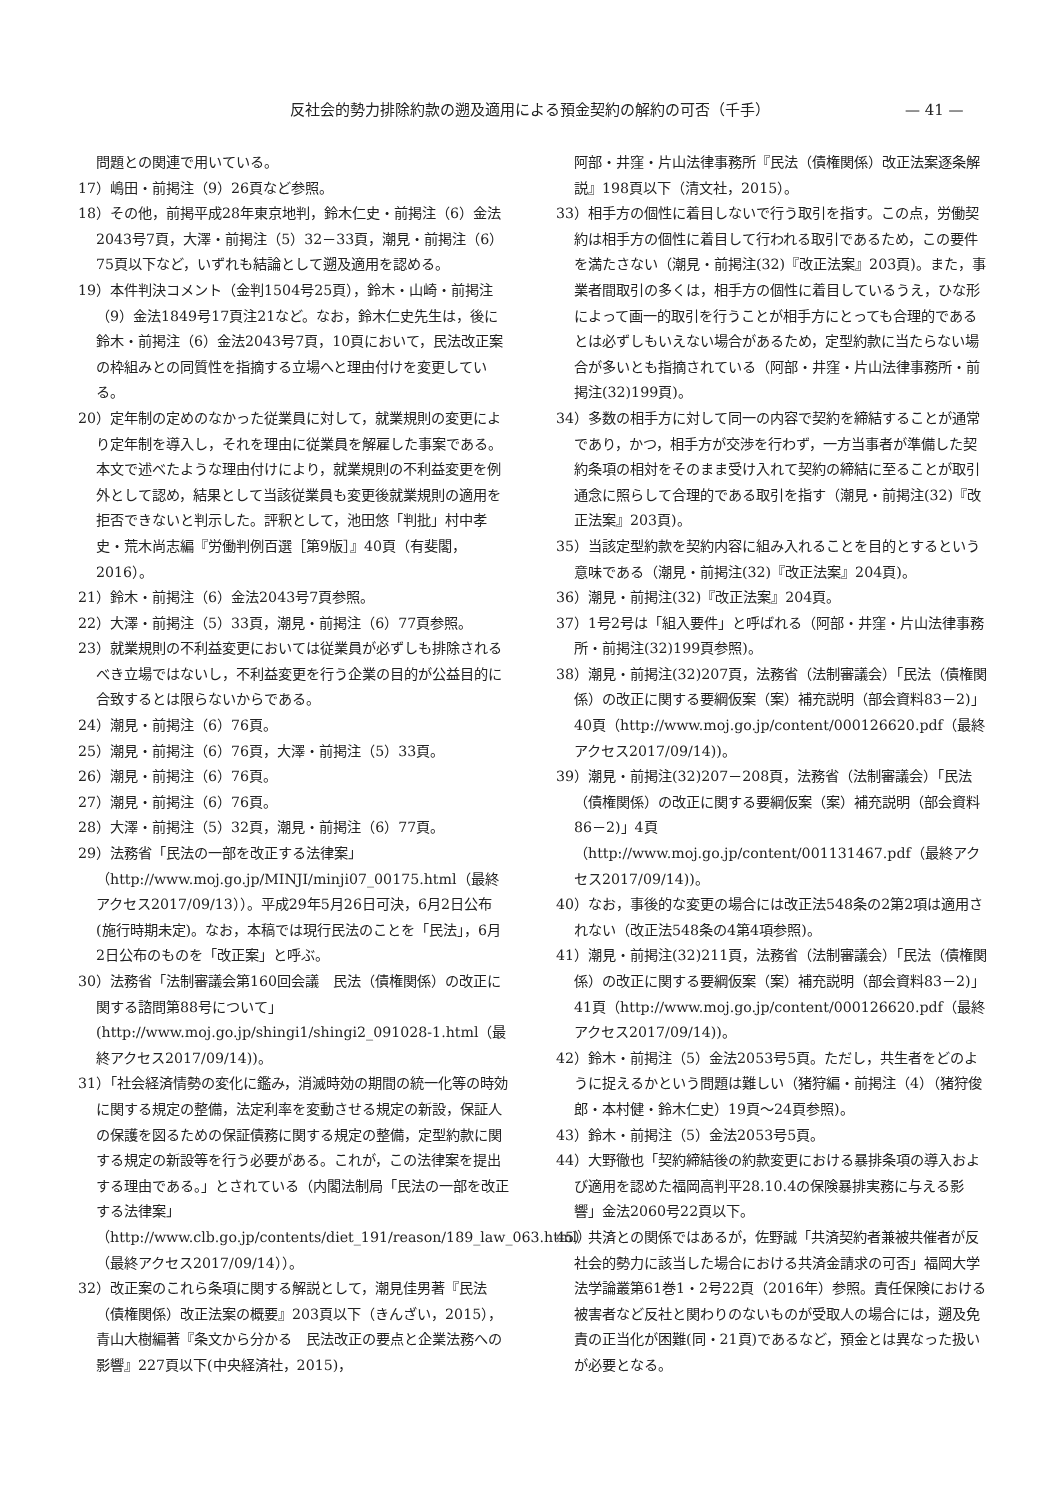反社会的勢力排除約款の遡及適用による預金契約の解約の可否（千手） — 41 —
問題との関連で用いている。
17）嶋田・前掲注（9）26頁など参照。
18）その他，前掲平成28年東京地判，鈴木仁史・前掲注（6）金法2043号7頁，大澤・前掲注（5）32－33頁，潮見・前掲注（6）75頁以下など，いずれも結論として遡及適用を認める。
19）本件判決コメント（金判1504号25頁），鈴木・山崎・前掲注（9）金法1849号17頁注21など。なお，鈴木仁史先生は，後に鈴木・前掲注（6）金法2043号7頁，10頁において，民法改正案の枠組みとの同質性を指摘する立場へと理由付けを変更している。
20）定年制の定めのなかった従業員に対して，就業規則の変更により定年制を導入し，それを理由に従業員を解雇した事案である。本文で述べたような理由付けにより，就業規則の不利益変更を例外として認め，結果として当該従業員も変更後就業規則の適用を拒否できないと判示した。評釈として，池田悠「判批」村中孝史・荒木尚志編『労働判例百選［第9版］』40頁（有斐閣，2016）。
21）鈴木・前掲注（6）金法2043号7頁参照。
22）大澤・前掲注（5）33頁，潮見・前掲注（6）77頁参照。
23）就業規則の不利益変更においては従業員が必ずしも排除されるべき立場ではないし，不利益変更を行う企業の目的が公益目的に合致するとは限らないからである。
24）潮見・前掲注（6）76頁。
25）潮見・前掲注（6）76頁，大澤・前掲注（5）33頁。
26）潮見・前掲注（6）76頁。
27）潮見・前掲注（6）76頁。
28）大澤・前掲注（5）32頁，潮見・前掲注（6）77頁。
29）法務省「民法の一部を改正する法律案」（http://www.moj.go.jp/MINJI/minji07_00175.html（最終アクセス2017/09/13））。平成29年5月26日可決，6月2日公布(施行時期未定)。なお，本稿では現行民法のことを「民法」，6月2日公布のものを「改正案」と呼ぶ。
30）法務省「法制審議会第160回会議　民法（債権関係）の改正に関する諮問第88号について」(http://www.moj.go.jp/shingi1/shingi2_091028-1.html（最終アクセス2017/09/14))。
31）「社会経済情勢の変化に鑑み，消滅時効の期間の統一化等の時効に関する規定の整備，法定利率を変動させる規定の新設，保証人の保護を図るための保証債務に関する規定の整備，定型約款に関する規定の新設等を行う必要がある。これが，この法律案を提出する理由である。」とされている（内閣法制局「民法の一部を改正する法律案」（http://www.clb.go.jp/contents/diet_191/reason/189_law_063.html）（最終アクセス2017/09/14））。
32）改正案のこれら条項に関する解説として，潮見佳男著『民法（債権関係）改正法案の概要』203頁以下（きんざい，2015），青山大樹編著『条文から分かる　民法改正の要点と企業法務への影響』227頁以下(中央経済社，2015)，
阿部・井窪・片山法律事務所『民法（債権関係）改正法案逐条解説』198頁以下（清文社，2015）。
33）相手方の個性に着目しないで行う取引を指す。この点，労働契約は相手方の個性に着目して行われる取引であるため，この要件を満たさない（潮見・前掲注(32)『改正法案』203頁)。また，事業者間取引の多くは，相手方の個性に着目しているうえ，ひな形によって画一的取引を行うことが相手方にとっても合理的であるとは必ずしもいえない場合があるため，定型約款に当たらない場合が多いとも指摘されている（阿部・井窪・片山法律事務所・前掲注(32)199頁)。
34）多数の相手方に対して同一の内容で契約を締結することが通常であり，かつ，相手方が交渉を行わず，一方当事者が準備した契約条項の相対をそのまま受け入れて契約の締結に至ることが取引通念に照らして合理的である取引を指す（潮見・前掲注(32)『改正法案』203頁)。
35）当該定型約款を契約内容に組み入れることを目的とするという意味である（潮見・前掲注(32)『改正法案』204頁)。
36）潮見・前掲注(32)『改正法案』204頁。
37）1号2号は「組入要件」と呼ばれる（阿部・井窪・片山法律事務所・前掲注(32)199頁参照)。
38）潮見・前掲注(32)207頁，法務省（法制審議会）「民法（債権関係）の改正に関する要綱仮案（案）補充説明（部会資料83－2)」40頁（http://www.moj.go.jp/content/000126620.pdf（最終アクセス2017/09/14))。
39）潮見・前掲注(32)207－208頁，法務省（法制審議会）「民法（債権関係）の改正に関する要綱仮案（案）補充説明（部会資料86－2)」4頁（http://www.moj.go.jp/content/001131467.pdf（最終アクセス2017/09/14))。
40）なお，事後的な変更の場合には改正法548条の2第2項は適用されない（改正法548条の4第4項参照)。
41）潮見・前掲注(32)211頁，法務省（法制審議会）「民法（債権関係）の改正に関する要綱仮案（案）補充説明（部会資料83－2)」41頁（http://www.moj.go.jp/content/000126620.pdf（最終アクセス2017/09/14))。
42）鈴木・前掲注（5）金法2053号5頁。ただし，共生者をどのように捉えるかという問題は難しい（猪狩編・前掲注（4）（猪狩俊郎・本村健・鈴木仁史）19頁～24頁参照)。
43）鈴木・前掲注（5）金法2053号5頁。
44）大野徹也「契約締結後の約款変更における暴排条項の導入および適用を認めた福岡高判平28.10.4の保険暴排実務に与える影響」金法2060号22頁以下。
45）共済との関係ではあるが，佐野誠「共済契約者兼被共催者が反社会的勢力に該当した場合における共済金請求の可否」福岡大学法学論叢第61巻1・2号22頁（2016年）参照。責任保険における被害者など反社と関わりのないものが受取人の場合には，遡及免責の正当化が困難(同・21頁)であるなど，預金とは異なった扱いが必要となる。